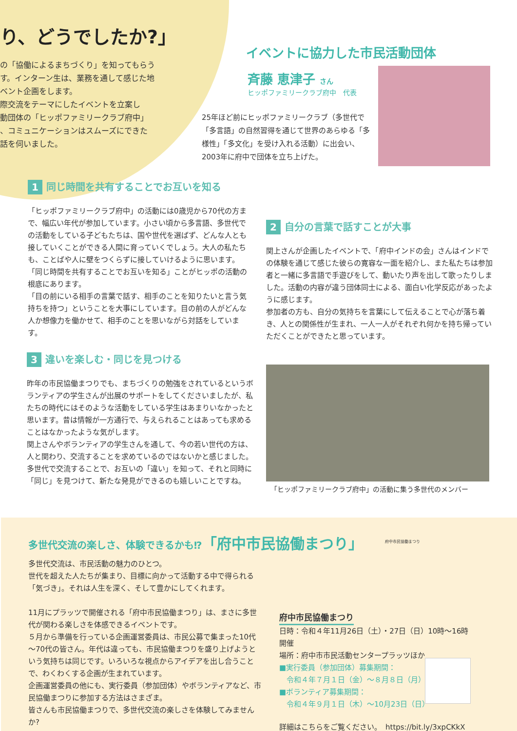り、どうでしたか?」
の「協働によるまちづくり」を知ってもらう
す。インターン生は、業務を通して感じた地
ベント企画をします。
際交流をテーマにしたイベントを立案し
動団体の「ヒッポファミリークラブ府中」
、コミュニケーションはスムーズにできた
話を伺いました。
イベントに協力した市民活動団体
斉藤 恵津子 さん
ヒッポファミリークラブ府中　代表
25年ほど前にヒッポファミリークラブ（多世代で「多言語」の自然習得を通じて世界のあらゆる「多様性」「多文化」を受け入れる活動）に出会い、2003年に府中で団体を立ち上げた。
1 同じ時間を共有することでお互いを知る
「ヒッポファミリークラブ府中」の活動には0歳児から70代の方まで、幅広い年代が参加しています。小さい頃から多言語、多世代での活動をしている子どもたちは、国や世代を選ばず、どんな人とも接していくことができる人間に育っていくでしょう。大人の私たちも、ことばや人に壁をつくらずに接していけるように思います。
「同じ時間を共有することでお互いを知る」ことがヒッポの活動の根底にあります。
「目の前にいる相手の言葉で話す、相手のことを知りたいと言う気持ちを持つ」ということを大事にしています。目の前の人がどんな人か想像力を働かせて、相手のことを思いながら対話をしています。
2 自分の言葉で話すことが大事
関上さんが企画したイベントで、「府中インドの会」さんはインドでの体験を通じて感じた彼らの寛容な一面を紹介し、また私たちは参加者と一緒に多言語で手遊びをして、動いたり声を出して歌ったりしました。活動の内容が違う団体同士による、面白い化学反応があったように感じます。
参加者の方も、自分の気持ちを言葉にして伝えることで心が落ち着き、人との関係性が生まれ、一人一人がそれぞれ何かを持ち帰っていただくことができたと思っています。
3 違いを楽しむ・同じを見つける
昨年の市民協働まつりでも、まちづくりの勉強をされているというボランティアの学生さんが出展のサポートをしてくださいましたが、私たちの時代にはそのような活動をしている学生はあまりいなかったと思います。昔は情報が一方通行で、与えられることはあっても求めることはなかったような気がします。
関上さんやボランティアの学生さんを通して、今の若い世代の方は、人と関わり、交流することを求めているのではないかと感じました。
多世代で交流することで、お互いの「違い」を知って、それと同時に「同じ」を見つけて、新たな発見ができるのも嬉しいことですね。
「ヒッポファミリークラブ府中」の活動に集う多世代のメンバー
多世代交流の楽しさ、体験できるかも⁉「府中市民協働まつり」
府中市民協働まつり
多世代交流は、市民活動の魅力のひとつ。
世代を超えた人たちが集まり、目標に向かって活動する中で得られる「気づき」。それは人生を深く、そして豊かにしてくれます。
11月にプラッツで開催される「府中市民協働まつり」は、まさに多世代が関わる楽しさを体感できるイベントです。
５月から準備を行っている企画運営委員は、市民公募で集まった10代～70代の皆さん。年代は違っても、市民協働まつりを盛り上げようという気持ちは同じです。いろいろな視点からアイデアを出し合うことで、わくわくする企画が生まれています。
企画運営委員の他にも、実行委員（参加団体）やボランティアなど、市民協働まつりに参加する方法はさまざま。
皆さんも市民協働まつりで、多世代交流の楽しさを体験してみませんか?
府中市民協働まつり
日時：令和４年11月26日（土）・27日（日）10時～16時開催
場所：府中市市民活動センタープラッツほか
■実行委員（参加団体）募集期間：
　令和４年７月１日（金）～８月８日（月）
■ボランティア募集期間：
　令和４年９月１日（木）～10月23日（日）
詳細はこちらをご覧ください。　https://bit.ly/3xpCKkX